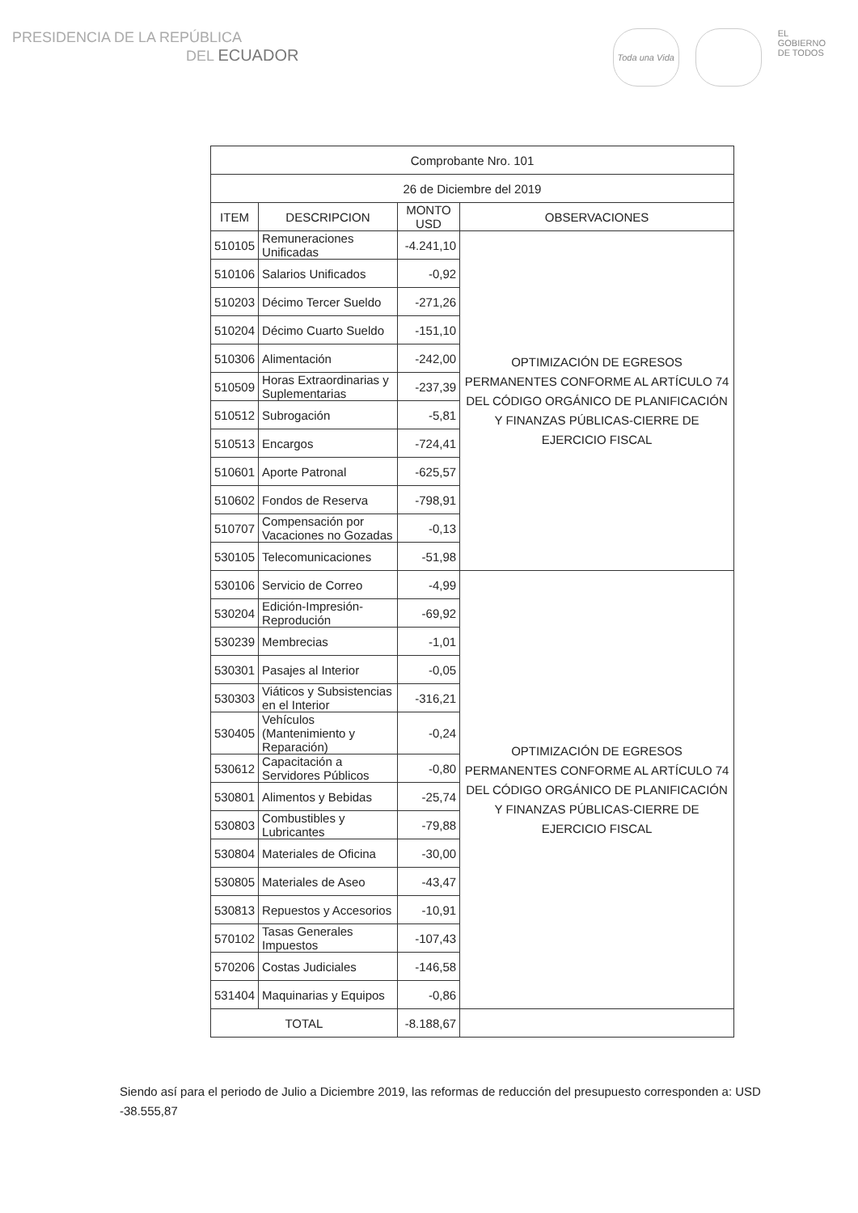PRESIDENCIA DE LA REPÚBLICA
DEL ECUADOR
Toda una Vida
EL
GOBIERNO
DE TODOS
| Comprobante Nro. 101 | | | |
| 26 de Diciembre del 2019 | | | |
| ITEM | DESCRIPCION | MONTO USD | OBSERVACIONES |
| 510105 | Remuneraciones Unificadas | -4.241,10 | OPTIMIZACIÓN DE EGRESOS PERMANENTES CONFORME AL ARTÍCULO 74 DEL CÓDIGO ORGÁNICO DE PLANIFICACIÓN Y FINANZAS PÚBLICAS-CIERRE DE EJERCICIO FISCAL |
| 510106 | Salarios Unificados | -0,92 | |
| 510203 | Décimo Tercer Sueldo | -271,26 | |
| 510204 | Décimo Cuarto Sueldo | -151,10 | |
| 510306 | Alimentación | -242,00 | |
| 510509 | Horas Extraordinarias y Suplementarias | -237,39 | |
| 510512 | Subrogación | -5,81 | |
| 510513 | Encargos | -724,41 | |
| 510601 | Aporte Patronal | -625,57 | |
| 510602 | Fondos de Reserva | -798,91 | |
| 510707 | Compensación por Vacaciones no Gozadas | -0,13 | |
| 530105 | Telecomunicaciones | -51,98 | |
| 530106 | Servicio de Correo | -4,99 | OPTIMIZACIÓN DE EGRESOS PERMANENTES CONFORME AL ARTÍCULO 74 DEL CÓDIGO ORGÁNICO DE PLANIFICACIÓN Y FINANZAS PÚBLICAS-CIERRE DE EJERCICIO FISCAL |
| 530204 | Edición-Impresión-Reprodución | -69,92 | |
| 530239 | Membrecias | -1,01 | |
| 530301 | Pasajes al Interior | -0,05 | |
| 530303 | Viáticos y Subsistencias en el Interior | -316,21 | |
| 530405 | Vehículos (Mantenimiento y Reparación) | -0,24 | |
| 530612 | Capacitación a Servidores Públicos | -0,80 | |
| 530801 | Alimentos y Bebidas | -25,74 | |
| 530803 | Combustibles y Lubricantes | -79,88 | |
| 530804 | Materiales de Oficina | -30,00 | |
| 530805 | Materiales de Aseo | -43,47 | |
| 530813 | Repuestos y Accesorios | -10,91 | |
| 570102 | Tasas Generales Impuestos | -107,43 | |
| 570206 | Costas Judiciales | -146,58 | |
| 531404 | Maquinarias y Equipos | -0,86 | |
| TOTAL | | -8.188,67 | |
Siendo así para el periodo de Julio a Diciembre 2019, las reformas de reducción del presupuesto corresponden a: USD -38.555,87